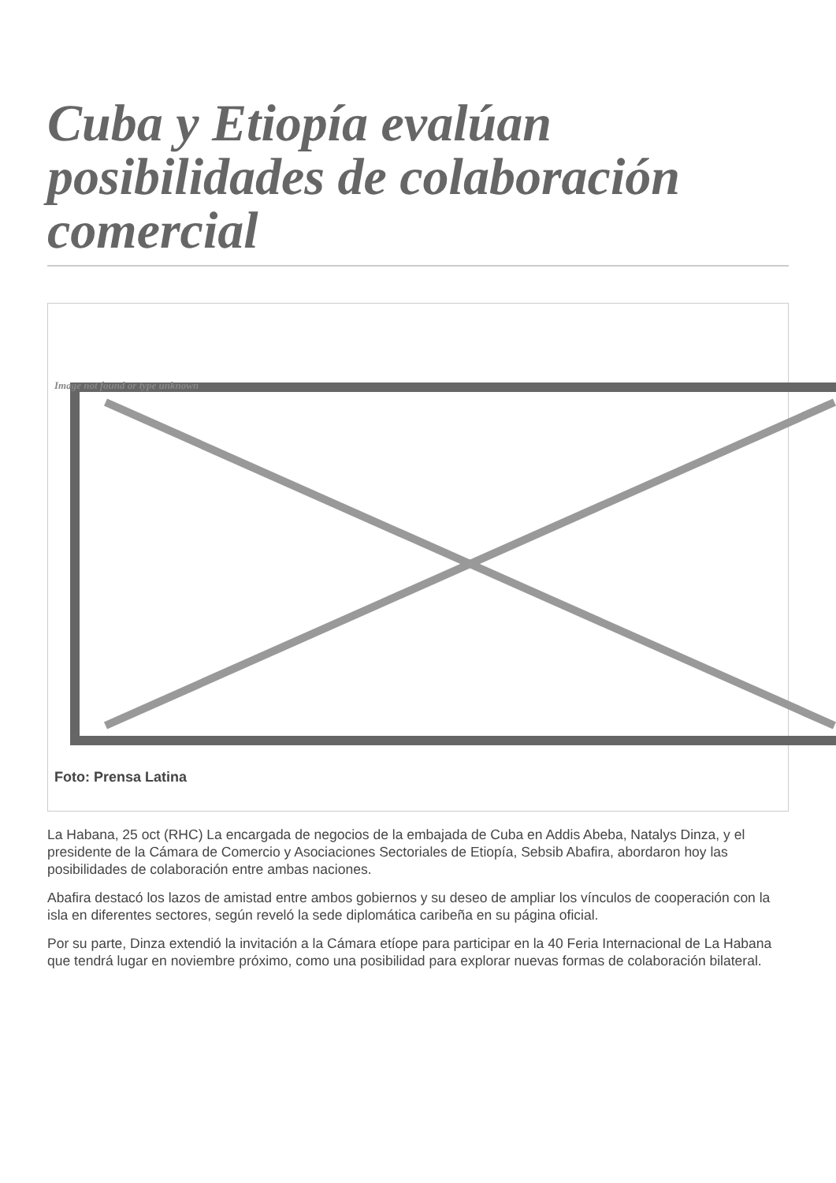Cuba y Etiopía evalúan posibilidades de colaboración comercial
Image not found or type unknown
Foto: Prensa Latina
La Habana, 25 oct (RHC) La encargada de negocios de la embajada de Cuba en Addis Abeba, Natalys Dinza, y el presidente de la Cámara de Comercio y Asociaciones Sectoriales de Etiopía, Sebsib Abafira, abordaron hoy las posibilidades de colaboración entre ambas naciones.
Abafira destacó los lazos de amistad entre ambos gobiernos y su deseo de ampliar los vínculos de cooperación con la isla en diferentes sectores, según reveló la sede diplomática caribeña en su página oficial.
Por su parte, Dinza extendió la invitación a la Cámara etíope para participar en la 40 Feria Internacional de La Habana que tendrá lugar en noviembre próximo, como una posibilidad para explorar nuevas formas de colaboración bilateral.